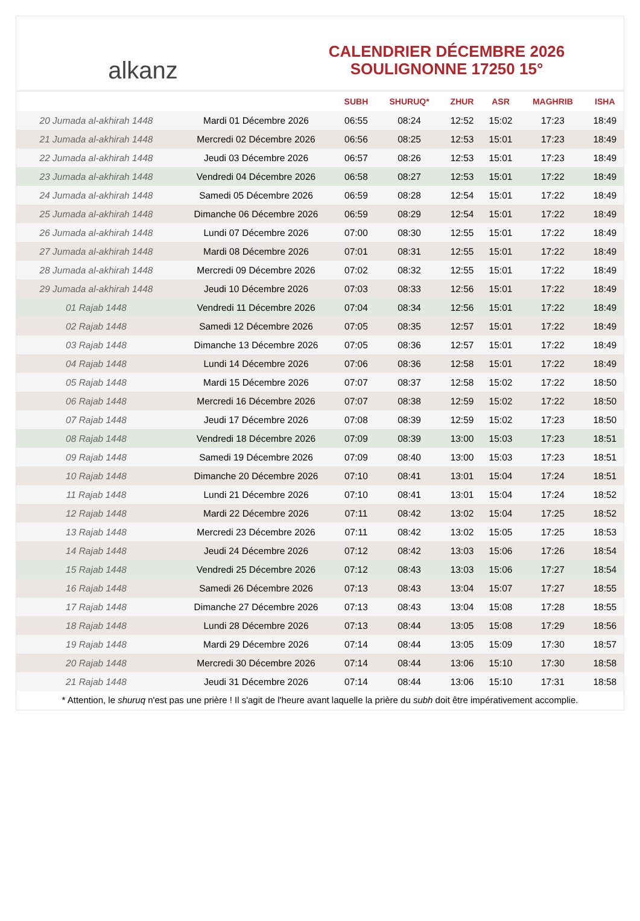alkanz
CALENDRIER DÉCEMBRE 2026
SOULIGNONNE 17250 15°
| | | SUBH | SHURUQ* | ZHUR | ASR | MAGHRIB | ISHA |
| --- | --- | --- | --- | --- | --- | --- | --- |
| 20 Jumada al-akhirah 1448 | Mardi 01 Décembre 2026 | 06:55 | 08:24 | 12:52 | 15:02 | 17:23 | 18:49 |
| 21 Jumada al-akhirah 1448 | Mercredi 02 Décembre 2026 | 06:56 | 08:25 | 12:53 | 15:01 | 17:23 | 18:49 |
| 22 Jumada al-akhirah 1448 | Jeudi 03 Décembre 2026 | 06:57 | 08:26 | 12:53 | 15:01 | 17:23 | 18:49 |
| 23 Jumada al-akhirah 1448 | Vendredi 04 Décembre 2026 | 06:58 | 08:27 | 12:53 | 15:01 | 17:22 | 18:49 |
| 24 Jumada al-akhirah 1448 | Samedi 05 Décembre 2026 | 06:59 | 08:28 | 12:54 | 15:01 | 17:22 | 18:49 |
| 25 Jumada al-akhirah 1448 | Dimanche 06 Décembre 2026 | 06:59 | 08:29 | 12:54 | 15:01 | 17:22 | 18:49 |
| 26 Jumada al-akhirah 1448 | Lundi 07 Décembre 2026 | 07:00 | 08:30 | 12:55 | 15:01 | 17:22 | 18:49 |
| 27 Jumada al-akhirah 1448 | Mardi 08 Décembre 2026 | 07:01 | 08:31 | 12:55 | 15:01 | 17:22 | 18:49 |
| 28 Jumada al-akhirah 1448 | Mercredi 09 Décembre 2026 | 07:02 | 08:32 | 12:55 | 15:01 | 17:22 | 18:49 |
| 29 Jumada al-akhirah 1448 | Jeudi 10 Décembre 2026 | 07:03 | 08:33 | 12:56 | 15:01 | 17:22 | 18:49 |
| 01 Rajab 1448 | Vendredi 11 Décembre 2026 | 07:04 | 08:34 | 12:56 | 15:01 | 17:22 | 18:49 |
| 02 Rajab 1448 | Samedi 12 Décembre 2026 | 07:05 | 08:35 | 12:57 | 15:01 | 17:22 | 18:49 |
| 03 Rajab 1448 | Dimanche 13 Décembre 2026 | 07:05 | 08:36 | 12:57 | 15:01 | 17:22 | 18:49 |
| 04 Rajab 1448 | Lundi 14 Décembre 2026 | 07:06 | 08:36 | 12:58 | 15:01 | 17:22 | 18:49 |
| 05 Rajab 1448 | Mardi 15 Décembre 2026 | 07:07 | 08:37 | 12:58 | 15:02 | 17:22 | 18:50 |
| 06 Rajab 1448 | Mercredi 16 Décembre 2026 | 07:07 | 08:38 | 12:59 | 15:02 | 17:22 | 18:50 |
| 07 Rajab 1448 | Jeudi 17 Décembre 2026 | 07:08 | 08:39 | 12:59 | 15:02 | 17:23 | 18:50 |
| 08 Rajab 1448 | Vendredi 18 Décembre 2026 | 07:09 | 08:39 | 13:00 | 15:03 | 17:23 | 18:51 |
| 09 Rajab 1448 | Samedi 19 Décembre 2026 | 07:09 | 08:40 | 13:00 | 15:03 | 17:23 | 18:51 |
| 10 Rajab 1448 | Dimanche 20 Décembre 2026 | 07:10 | 08:41 | 13:01 | 15:04 | 17:24 | 18:51 |
| 11 Rajab 1448 | Lundi 21 Décembre 2026 | 07:10 | 08:41 | 13:01 | 15:04 | 17:24 | 18:52 |
| 12 Rajab 1448 | Mardi 22 Décembre 2026 | 07:11 | 08:42 | 13:02 | 15:04 | 17:25 | 18:52 |
| 13 Rajab 1448 | Mercredi 23 Décembre 2026 | 07:11 | 08:42 | 13:02 | 15:05 | 17:25 | 18:53 |
| 14 Rajab 1448 | Jeudi 24 Décembre 2026 | 07:12 | 08:42 | 13:03 | 15:06 | 17:26 | 18:54 |
| 15 Rajab 1448 | Vendredi 25 Décembre 2026 | 07:12 | 08:43 | 13:03 | 15:06 | 17:27 | 18:54 |
| 16 Rajab 1448 | Samedi 26 Décembre 2026 | 07:13 | 08:43 | 13:04 | 15:07 | 17:27 | 18:55 |
| 17 Rajab 1448 | Dimanche 27 Décembre 2026 | 07:13 | 08:43 | 13:04 | 15:08 | 17:28 | 18:55 |
| 18 Rajab 1448 | Lundi 28 Décembre 2026 | 07:13 | 08:44 | 13:05 | 15:08 | 17:29 | 18:56 |
| 19 Rajab 1448 | Mardi 29 Décembre 2026 | 07:14 | 08:44 | 13:05 | 15:09 | 17:30 | 18:57 |
| 20 Rajab 1448 | Mercredi 30 Décembre 2026 | 07:14 | 08:44 | 13:06 | 15:10 | 17:30 | 18:58 |
| 21 Rajab 1448 | Jeudi 31 Décembre 2026 | 07:14 | 08:44 | 13:06 | 15:10 | 17:31 | 18:58 |
* Attention, le shuruq n'est pas une prière ! Il s'agit de l'heure avant laquelle la prière du subh doit être impérativement accomplie.